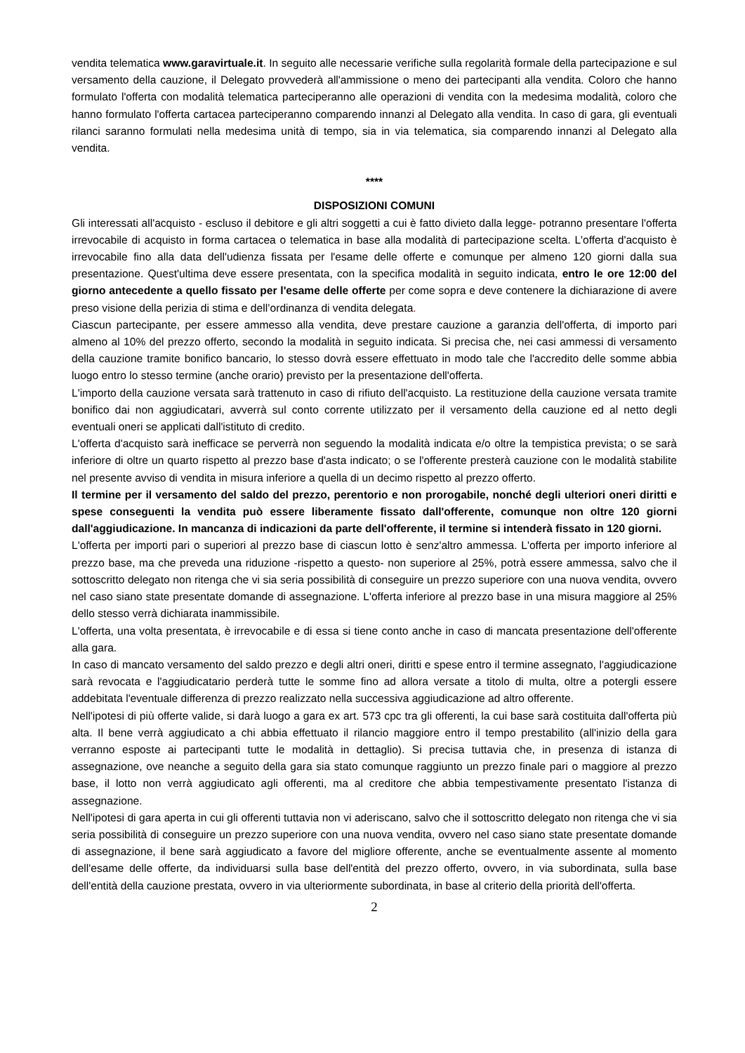vendita telematica www.garavirtuale.it. In seguito alle necessarie verifiche sulla regolarità formale della partecipazione e sul versamento della cauzione, il Delegato provvederà all'ammissione o meno dei partecipanti alla vendita. Coloro che hanno formulato l'offerta con modalità telematica parteciperanno alle operazioni di vendita con la medesima modalità, coloro che hanno formulato l'offerta cartacea parteciperanno comparendo innanzi al Delegato alla vendita. In caso di gara, gli eventuali rilanci saranno formulati nella medesima unità di tempo, sia in via telematica, sia comparendo innanzi al Delegato alla vendita.
****
DISPOSIZIONI COMUNI
Gli interessati all'acquisto - escluso il debitore e gli altri soggetti a cui è fatto divieto dalla legge- potranno presentare l'offerta irrevocabile di acquisto in forma cartacea o telematica in base alla modalità di partecipazione scelta. L'offerta d'acquisto è irrevocabile fino alla data dell'udienza fissata per l'esame delle offerte e comunque per almeno 120 giorni dalla sua presentazione. Quest'ultima deve essere presentata, con la specifica modalità in seguito indicata, entro le ore 12:00 del giorno antecedente a quello fissato per l'esame delle offerte per come sopra e deve contenere la dichiarazione di avere preso visione della perizia di stima e dell’ordinanza di vendita delegata.
Ciascun partecipante, per essere ammesso alla vendita, deve prestare cauzione a garanzia dell'offerta, di importo pari almeno al 10% del prezzo offerto, secondo la modalità in seguito indicata. Si precisa che, nei casi ammessi di versamento della cauzione tramite bonifico bancario, lo stesso dovrà essere effettuato in modo tale che l'accredito delle somme abbia luogo entro lo stesso termine (anche orario) previsto per la presentazione dell'offerta.
L'importo della cauzione versata sarà trattenuto in caso di rifiuto dell'acquisto. La restituzione della cauzione versata tramite bonifico dai non aggiudicatari, avverrà sul conto corrente utilizzato per il versamento della cauzione ed al netto degli eventuali oneri se applicati dall'istituto di credito.
L'offerta d'acquisto sarà inefficace se perverrà non seguendo la modalità indicata e/o oltre la tempistica prevista; o se sarà inferiore di oltre un quarto rispetto al prezzo base d'asta indicato; o se l'offerente presterà cauzione con le modalità stabilite nel presente avviso di vendita in misura inferiore a quella di un decimo rispetto al prezzo offerto.
Il termine per il versamento del saldo del prezzo, perentorio e non prorogabile, nonché degli ulteriori oneri diritti e spese conseguenti la vendita può essere liberamente fissato dall'offerente, comunque non oltre 120 giorni dall'aggiudicazione. In mancanza di indicazioni da parte dell'offerente, il termine si intenderà fissato in 120 giorni.
L'offerta per importi pari o superiori al prezzo base di ciascun lotto è senz'altro ammessa. L'offerta per importo inferiore al prezzo base, ma che preveda una riduzione -rispetto a questo- non superiore al 25%, potrà essere ammessa, salvo che il sottoscritto delegato non ritenga che vi sia seria possibilità di conseguire un prezzo superiore con una nuova vendita, ovvero nel caso siano state presentate domande di assegnazione. L'offerta inferiore al prezzo base in una misura maggiore al 25% dello stesso verrà dichiarata inammissibile.
L'offerta, una volta presentata, è irrevocabile e di essa si tiene conto anche in caso di mancata presentazione dell'offerente alla gara.
In caso di mancato versamento del saldo prezzo e degli altri oneri, diritti e spese entro il termine assegnato, l'aggiudicazione sarà revocata e l'aggiudicatario perderà tutte le somme fino ad allora versate a titolo di multa, oltre a potergli essere addebitata l'eventuale differenza di prezzo realizzato nella successiva aggiudicazione ad altro offerente.
Nell'ipotesi di più offerte valide, si darà luogo a gara ex art. 573 cpc tra gli offerenti, la cui base sarà costituita dall'offerta più alta. Il bene verrà aggiudicato a chi abbia effettuato il rilancio maggiore entro il tempo prestabilito (all'inizio della gara verranno esposte ai partecipanti tutte le modalità in dettaglio). Si precisa tuttavia che, in presenza di istanza di assegnazione, ove neanche a seguito della gara sia stato comunque raggiunto un prezzo finale pari o maggiore al prezzo base, il lotto non verrà aggiudicato agli offerenti, ma al creditore che abbia tempestivamente presentato l'istanza di assegnazione.
Nell'ipotesi di gara aperta in cui gli offerenti tuttavia non vi aderiscano, salvo che il sottoscritto delegato non ritenga che vi sia seria possibilità di conseguire un prezzo superiore con una nuova vendita, ovvero nel caso siano state presentate domande di assegnazione, il bene sarà aggiudicato a favore del migliore offerente, anche se eventualmente assente al momento dell'esame delle offerte, da individuarsi sulla base dell'entità del prezzo offerto, ovvero, in via subordinata, sulla base dell'entità della cauzione prestata, ovvero in via ulteriormente subordinata, in base al criterio della priorità dell'offerta.
2